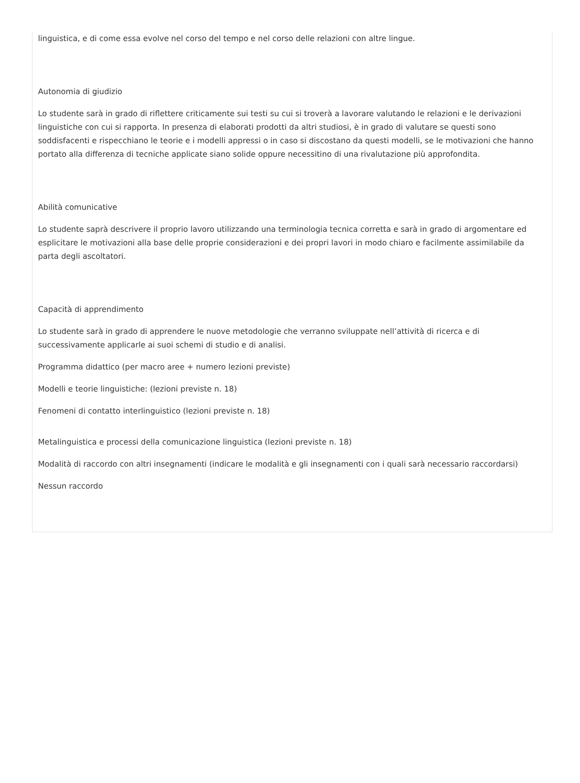linguistica, e di come essa evolve nel corso del tempo e nel corso delle relazioni con altre lingue.
Autonomia di giudizio
Lo studente sarà in grado di riflettere criticamente sui testi su cui si troverà a lavorare valutando le relazioni e le derivazioni linguistiche con cui si rapporta. In presenza di elaborati prodotti da altri studiosi, è in grado di valutare se questi sono soddisfacenti e rispecchiano le teorie e i modelli appressi o in caso si discostano da questi modelli, se le motivazioni che hanno portato alla differenza di tecniche applicate siano solide oppure necessitino di una rivalutazione più approfondita.
Abilità comunicative
Lo studente saprà descrivere il proprio lavoro utilizzando una terminologia tecnica corretta e sarà in grado di argomentare ed esplicitare le motivazioni alla base delle proprie considerazioni e dei propri lavori in modo chiaro e facilmente assimilabile da parta degli ascoltatori.
Capacità di apprendimento
Lo studente sarà in grado di apprendere le nuove metodologie che verranno sviluppate nell’attività di ricerca e di successivamente applicarle ai suoi schemi di studio e di analisi.
Programma didattico (per macro aree + numero lezioni previste)
Modelli e teorie linguistiche: (lezioni previste n. 18)
Fenomeni di contatto interlinguistico (lezioni previste n. 18)
Metalinguistica e processi della comunicazione linguistica (lezioni previste n. 18)
Modalità di raccordo con altri insegnamenti (indicare le modalità e gli insegnamenti con i quali sarà necessario raccordarsi)
Nessun raccordo